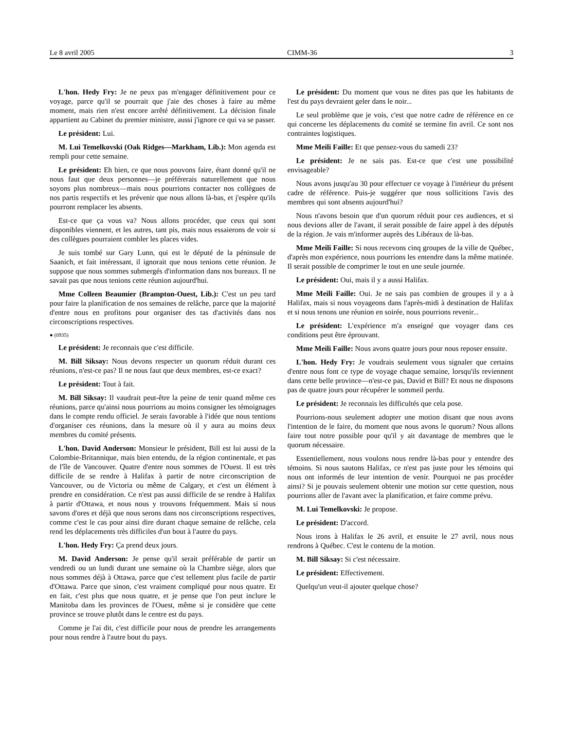Le 8 avril 2005 CIMM-36 3
L'hon. Hedy Fry: Je ne peux pas m'engager définitivement pour ce voyage, parce qu'il se pourrait que j'aie des choses à faire au même moment, mais rien n'est encore arrêté définitivement. La décision finale appartient au Cabinet du premier ministre, aussi j'ignore ce qui va se passer.
Le président: Lui.
M. Lui Temelkovski (Oak Ridges—Markham, Lib.): Mon agenda est rempli pour cette semaine.
Le président: Eh bien, ce que nous pouvons faire, étant donné qu'il ne nous faut que deux personnes—je préférerais naturellement que nous soyons plus nombreux—mais nous pourrions contacter nos collègues de nos partis respectifs et les prévenir que nous allons là-bas, et j'espère qu'ils pourront remplacer les absents.
Est-ce que ça vous va? Nous allons procéder, que ceux qui sont disponibles viennent, et les autres, tant pis, mais nous essaierons de voir si des collègues pourraient combler les places vides.
Je suis tombé sur Gary Lunn, qui est le député de la péninsule de Saanich, et fait intéressant, il ignorait que nous tenions cette réunion. Je suppose que nous sommes submergés d'information dans nos bureaux. Il ne savait pas que nous tenions cette réunion aujourd'hui.
Mme Colleen Beaumier (Brampton-Ouest, Lib.): C'est un peu tard pour faire la planification de nos semaines de relâche, parce que la majorité d'entre nous en profitons pour organiser des tas d'activités dans nos circonscriptions respectives.
● (0935)
Le président: Je reconnais que c'est difficile.
M. Bill Siksay: Nous devons respecter un quorum réduit durant ces réunions, n'est-ce pas? Il ne nous faut que deux membres, est-ce exact?
Le président: Tout à fait.
M. Bill Siksay: Il vaudrait peut-être la peine de tenir quand même ces réunions, parce qu'ainsi nous pourrions au moins consigner les témoignages dans le compte rendu officiel. Je serais favorable à l'idée que nous tentions d'organiser ces réunions, dans la mesure où il y aura au moins deux membres du comité présents.
L'hon. David Anderson: Monsieur le président, Bill est lui aussi de la Colombie-Britannique, mais bien entendu, de la région continentale, et pas de l'île de Vancouver. Quatre d'entre nous sommes de l'Ouest. Il est très difficile de se rendre à Halifax à partir de notre circonscription de Vancouver, ou de Victoria ou même de Calgary, et c'est un élément à prendre en considération. Ce n'est pas aussi difficile de se rendre à Halifax à partir d'Ottawa, et nous nous y trouvons fréquemment. Mais si nous savons d'ores et déjà que nous serons dans nos circonscriptions respectives, comme c'est le cas pour ainsi dire durant chaque semaine de relâche, cela rend les déplacements très difficiles d'un bout à l'autre du pays.
L'hon. Hedy Fry: Ça prend deux jours.
M. David Anderson: Je pense qu'il serait préférable de partir un vendredi ou un lundi durant une semaine où la Chambre siège, alors que nous sommes déjà à Ottawa, parce que c'est tellement plus facile de partir d'Ottawa. Parce que sinon, c'est vraiment compliqué pour nous quatre. Et en fait, c'est plus que nous quatre, et je pense que l'on peut inclure le Manitoba dans les provinces de l'Ouest, même si je considère que cette province se trouve plutôt dans le centre est du pays.
Comme je l'ai dit, c'est difficile pour nous de prendre les arrangements pour nous rendre à l'autre bout du pays.
Le président: Du moment que vous ne dites pas que les habitants de l'est du pays devraient geler dans le noir...
Le seul problème que je vois, c'est que notre cadre de référence en ce qui concerne les déplacements du comité se termine fin avril. Ce sont nos contraintes logistiques.
Mme Meili Faille: Et que pensez-vous du samedi 23?
Le président: Je ne sais pas. Est-ce que c'est une possibilité envisageable?
Nous avons jusqu'au 30 pour effectuer ce voyage à l'intérieur du présent cadre de référence. Puis-je suggérer que nous sollicitions l'avis des membres qui sont absents aujourd'hui?
Nous n'avons besoin que d'un quorum réduit pour ces audiences, et si nous devions aller de l'avant, il serait possible de faire appel à des députés de la région. Je vais m'informer auprès des Libéraux de là-bas.
Mme Meili Faille: Si nous recevons cinq groupes de la ville de Québec, d'après mon expérience, nous pourrions les entendre dans la même matinée. Il serait possible de comprimer le tout en une seule journée.
Le président: Oui, mais il y a aussi Halifax.
Mme Meili Faille: Oui. Je ne sais pas combien de groupes il y a à Halifax, mais si nous voyageons dans l'après-midi à destination de Halifax et si nous tenons une réunion en soirée, nous pourrions revenir...
Le président: L'expérience m'a enseigné que voyager dans ces conditions peut être éprouvant.
Mme Meili Faille: Nous avons quatre jours pour nous reposer ensuite.
L'hon. Hedy Fry: Je voudrais seulement vous signaler que certains d'entre nous font ce type de voyage chaque semaine, lorsqu'ils reviennent dans cette belle province—n'est-ce pas, David et Bill? Et nous ne disposons pas de quatre jours pour récupérer le sommeil perdu.
Le président: Je reconnais les difficultés que cela pose.
Pourrions-nous seulement adopter une motion disant que nous avons l'intention de le faire, du moment que nous avons le quorum? Nous allons faire tout notre possible pour qu'il y ait davantage de membres que le quorum nécessaire.
Essentiellement, nous voulons nous rendre là-bas pour y entendre des témoins. Si nous sautons Halifax, ce n'est pas juste pour les témoins qui nous ont informés de leur intention de venir. Pourquoi ne pas procéder ainsi? Si je pouvais seulement obtenir une motion sur cette question, nous pourrions aller de l'avant avec la planification, et faire comme prévu.
M. Lui Temelkovski: Je propose.
Le président: D'accord.
Nous irons à Halifax le 26 avril, et ensuite le 27 avril, nous nous rendrons à Québec. C'est le contenu de la motion.
M. Bill Siksay: Si c'est nécessaire.
Le président: Effectivement.
Quelqu'un veut-il ajouter quelque chose?